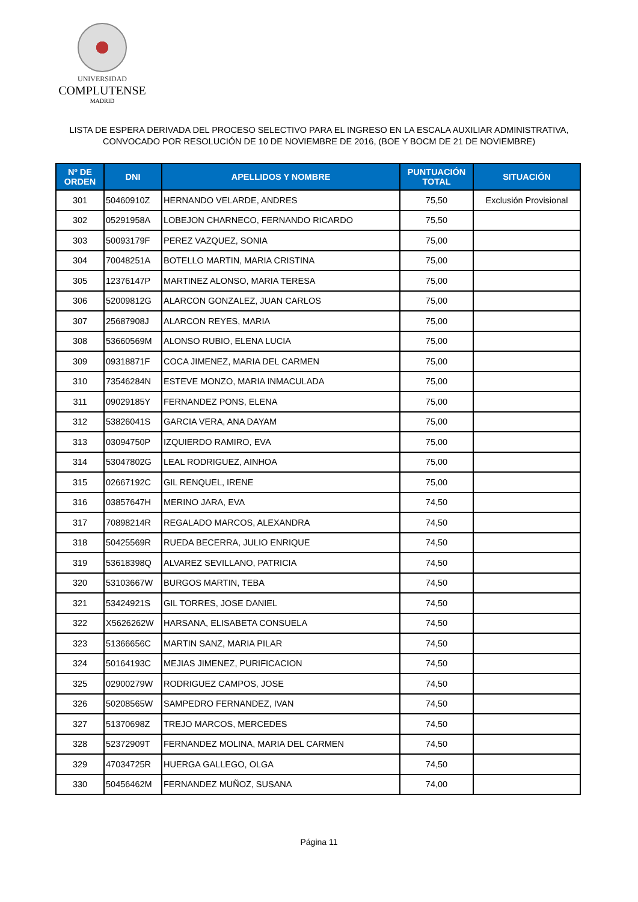UNIVERSIDAD
COMPLUTENSE
MADRID
LISTA DE ESPERA DERIVADA DEL PROCESO SELECTIVO PARA EL INGRESO EN LA ESCALA AUXILIAR ADMINISTRATIVA,
CONVOCADO POR RESOLUCIÓN DE 10 DE NOVIEMBRE DE 2016, (BOE Y BOCM DE 21 DE NOVIEMBRE)
| Nº DE ORDEN | DNI | APELLIDOS Y NOMBRE | PUNTUACIÓN TOTAL | SITUACIÓN |
| --- | --- | --- | --- | --- |
| 301 | 50460910Z | HERNANDO VELARDE, ANDRES | 75,50 | Exclusión Provisional |
| 302 | 05291958A | LOBEJON CHARNECO, FERNANDO RICARDO | 75,50 | |
| 303 | 50093179F | PEREZ VAZQUEZ, SONIA | 75,00 | |
| 304 | 70048251A | BOTELLO MARTIN, MARIA CRISTINA | 75,00 | |
| 305 | 12376147P | MARTINEZ ALONSO, MARIA TERESA | 75,00 | |
| 306 | 52009812G | ALARCON GONZALEZ, JUAN CARLOS | 75,00 | |
| 307 | 25687908J | ALARCON REYES, MARIA | 75,00 | |
| 308 | 53660569M | ALONSO RUBIO, ELENA LUCIA | 75,00 | |
| 309 | 09318871F | COCA JIMENEZ, MARIA DEL CARMEN | 75,00 | |
| 310 | 73546284N | ESTEVE MONZO, MARIA INMACULADA | 75,00 | |
| 311 | 09029185Y | FERNANDEZ PONS, ELENA | 75,00 | |
| 312 | 53826041S | GARCIA VERA, ANA DAYAM | 75,00 | |
| 313 | 03094750P | IZQUIERDO RAMIRO, EVA | 75,00 | |
| 314 | 53047802G | LEAL RODRIGUEZ, AINHOA | 75,00 | |
| 315 | 02667192C | GIL RENQUEL, IRENE | 75,00 | |
| 316 | 03857647H | MERINO JARA, EVA | 74,50 | |
| 317 | 70898214R | REGALADO MARCOS, ALEXANDRA | 74,50 | |
| 318 | 50425569R | RUEDA BECERRA, JULIO ENRIQUE | 74,50 | |
| 319 | 53618398Q | ALVAREZ SEVILLANO, PATRICIA | 74,50 | |
| 320 | 53103667W | BURGOS MARTIN, TEBA | 74,50 | |
| 321 | 53424921S | GIL TORRES, JOSE DANIEL | 74,50 | |
| 322 | X5626262W | HARSANA, ELISABETA CONSUELA | 74,50 | |
| 323 | 51366656C | MARTIN SANZ, MARIA PILAR | 74,50 | |
| 324 | 50164193C | MEJIAS JIMENEZ, PURIFICACION | 74,50 | |
| 325 | 02900279W | RODRIGUEZ CAMPOS, JOSE | 74,50 | |
| 326 | 50208565W | SAMPEDRO FERNANDEZ, IVAN | 74,50 | |
| 327 | 51370698Z | TREJO MARCOS, MERCEDES | 74,50 | |
| 328 | 52372909T | FERNANDEZ MOLINA, MARIA DEL CARMEN | 74,50 | |
| 329 | 47034725R | HUERGA GALLEGO, OLGA | 74,50 | |
| 330 | 50456462M | FERNANDEZ MUÑOZ, SUSANA | 74,00 | |
Página 11